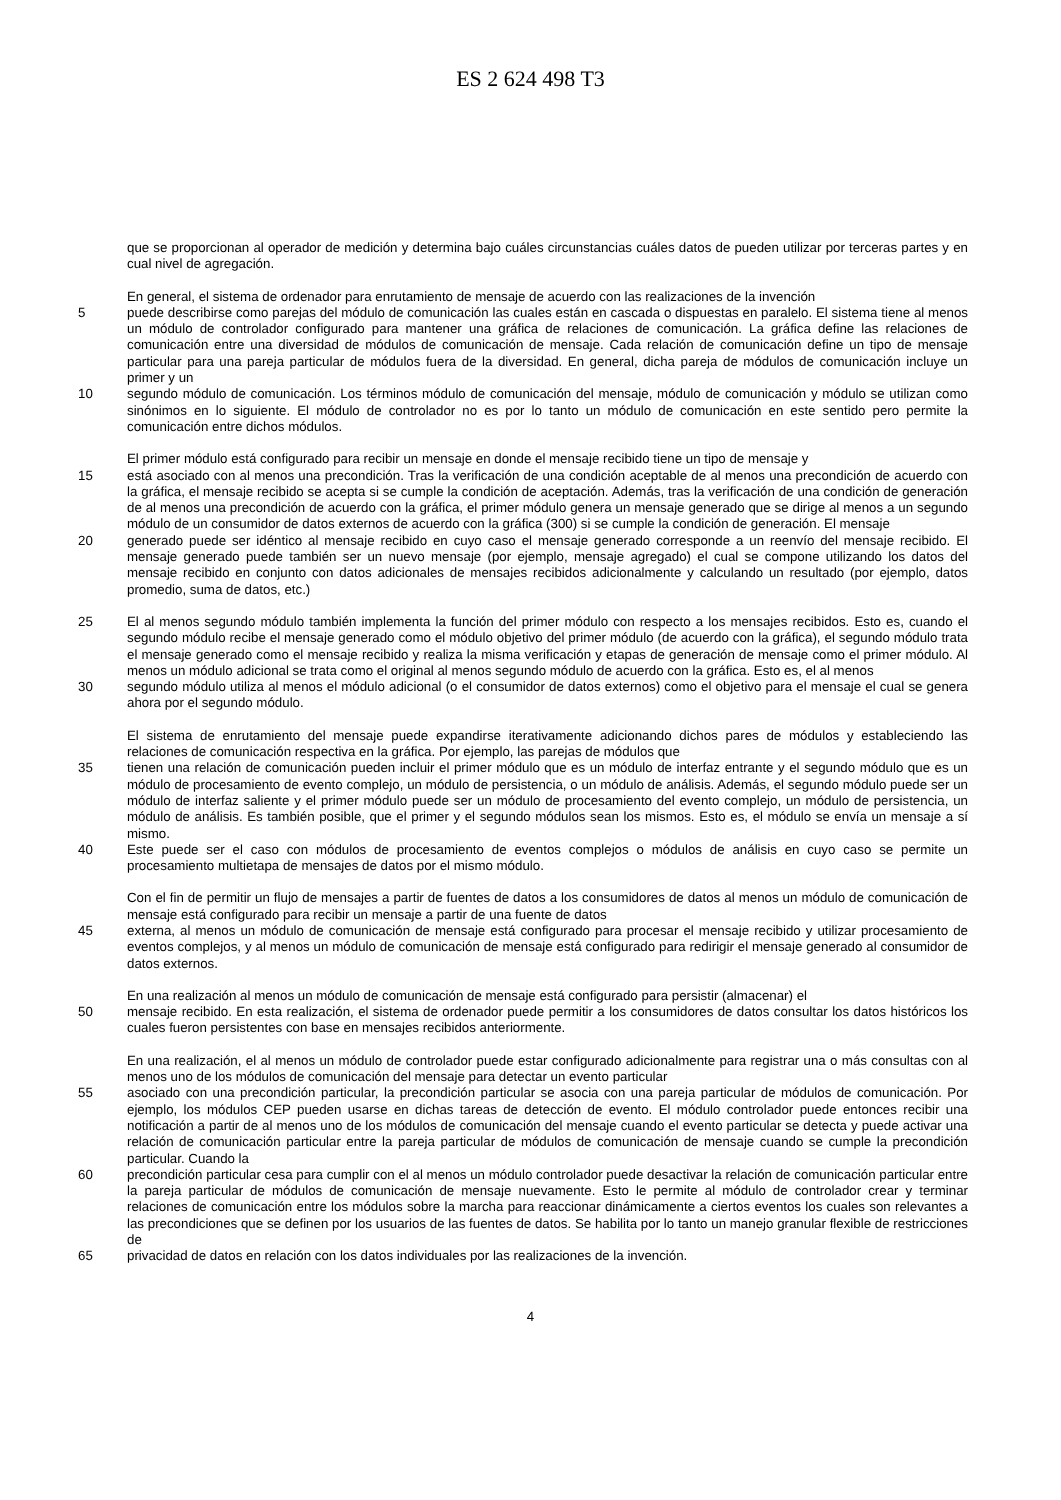ES 2 624 498 T3
que se proporcionan al operador de medición y determina bajo cuáles circunstancias cuáles datos de pueden utilizar por terceras partes y en cual nivel de agregación.
En general, el sistema de ordenador para enrutamiento de mensaje de acuerdo con las realizaciones de la invención
5 puede describirse como parejas del módulo de comunicación las cuales están en cascada o dispuestas en paralelo. El sistema tiene al menos un módulo de controlador configurado para mantener una gráfica de relaciones de comunicación. La gráfica define las relaciones de comunicación entre una diversidad de módulos de comunicación de mensaje. Cada relación de comunicación define un tipo de mensaje particular para una pareja particular de módulos fuera de la diversidad. En general, dicha pareja de módulos de comunicación incluye un primer y un
10 segundo módulo de comunicación. Los términos módulo de comunicación del mensaje, módulo de comunicación y módulo se utilizan como sinónimos en lo siguiente. El módulo de controlador no es por lo tanto un módulo de comunicación en este sentido pero permite la comunicación entre dichos módulos.
El primer módulo está configurado para recibir un mensaje en donde el mensaje recibido tiene un tipo de mensaje y
15 está asociado con al menos una precondición. Tras la verificación de una condición aceptable de al menos una precondición de acuerdo con la gráfica, el mensaje recibido se acepta si se cumple la condición de aceptación. Además, tras la verificación de una condición de generación de al menos una precondición de acuerdo con la gráfica, el primer módulo genera un mensaje generado que se dirige al menos a un segundo módulo de un consumidor de datos externos de acuerdo con la gráfica (300) si se cumple la condición de generación. El mensaje
20 generado puede ser idéntico al mensaje recibido en cuyo caso el mensaje generado corresponde a un reenvío del mensaje recibido. El mensaje generado puede también ser un nuevo mensaje (por ejemplo, mensaje agregado) el cual se compone utilizando los datos del mensaje recibido en conjunto con datos adicionales de mensajes recibidos adicionalmente y calculando un resultado (por ejemplo, datos promedio, suma de datos, etc.)
25 El al menos segundo módulo también implementa la función del primer módulo con respecto a los mensajes recibidos. Esto es, cuando el segundo módulo recibe el mensaje generado como el módulo objetivo del primer módulo (de acuerdo con la gráfica), el segundo módulo trata el mensaje generado como el mensaje recibido y realiza la misma verificación y etapas de generación de mensaje como el primer módulo. Al menos un módulo adicional se trata como el original al menos segundo módulo de acuerdo con la gráfica. Esto es, el al menos
30 segundo módulo utiliza al menos el módulo adicional (o el consumidor de datos externos) como el objetivo para el mensaje el cual se genera ahora por el segundo módulo.
El sistema de enrutamiento del mensaje puede expandirse iterativamente adicionando dichos pares de módulos y estableciendo las relaciones de comunicación respectiva en la gráfica. Por ejemplo, las parejas de módulos que
35 tienen una relación de comunicación pueden incluir el primer módulo que es un módulo de interfaz entrante y el segundo módulo que es un módulo de procesamiento de evento complejo, un módulo de persistencia, o un módulo de análisis. Además, el segundo módulo puede ser un módulo de interfaz saliente y el primer módulo puede ser un módulo de procesamiento del evento complejo, un módulo de persistencia, un módulo de análisis. Es también posible, que el primer y el segundo módulos sean los mismos. Esto es, el módulo se envía un mensaje a sí mismo.
40 Este puede ser el caso con módulos de procesamiento de eventos complejos o módulos de análisis en cuyo caso se permite un procesamiento multietapa de mensajes de datos por el mismo módulo.
Con el fin de permitir un flujo de mensajes a partir de fuentes de datos a los consumidores de datos al menos un módulo de comunicación de mensaje está configurado para recibir un mensaje a partir de una fuente de datos
45 externa, al menos un módulo de comunicación de mensaje está configurado para procesar el mensaje recibido y utilizar procesamiento de eventos complejos, y al menos un módulo de comunicación de mensaje está configurado para redirigir el mensaje generado al consumidor de datos externos.
En una realización al menos un módulo de comunicación de mensaje está configurado para persistir (almacenar) el
50 mensaje recibido. En esta realización, el sistema de ordenador puede permitir a los consumidores de datos consultar los datos históricos los cuales fueron persistentes con base en mensajes recibidos anteriormente.
En una realización, el al menos un módulo de controlador puede estar configurado adicionalmente para registrar una o más consultas con al menos uno de los módulos de comunicación del mensaje para detectar un evento particular
55 asociado con una precondición particular, la precondición particular se asocia con una pareja particular de módulos de comunicación. Por ejemplo, los módulos CEP pueden usarse en dichas tareas de detección de evento. El módulo controlador puede entonces recibir una notificación a partir de al menos uno de los módulos de comunicación del mensaje cuando el evento particular se detecta y puede activar una relación de comunicación particular entre la pareja particular de módulos de comunicación de mensaje cuando se cumple la precondición particular. Cuando la
60 precondición particular cesa para cumplir con el al menos un módulo controlador puede desactivar la relación de comunicación particular entre la pareja particular de módulos de comunicación de mensaje nuevamente. Esto le permite al módulo de controlador crear y terminar relaciones de comunicación entre los módulos sobre la marcha para reaccionar dinámicamente a ciertos eventos los cuales son relevantes a las precondiciones que se definen por los usuarios de las fuentes de datos. Se habilita por lo tanto un manejo granular flexible de restricciones de
65 privacidad de datos en relación con los datos individuales por las realizaciones de la invención.
4